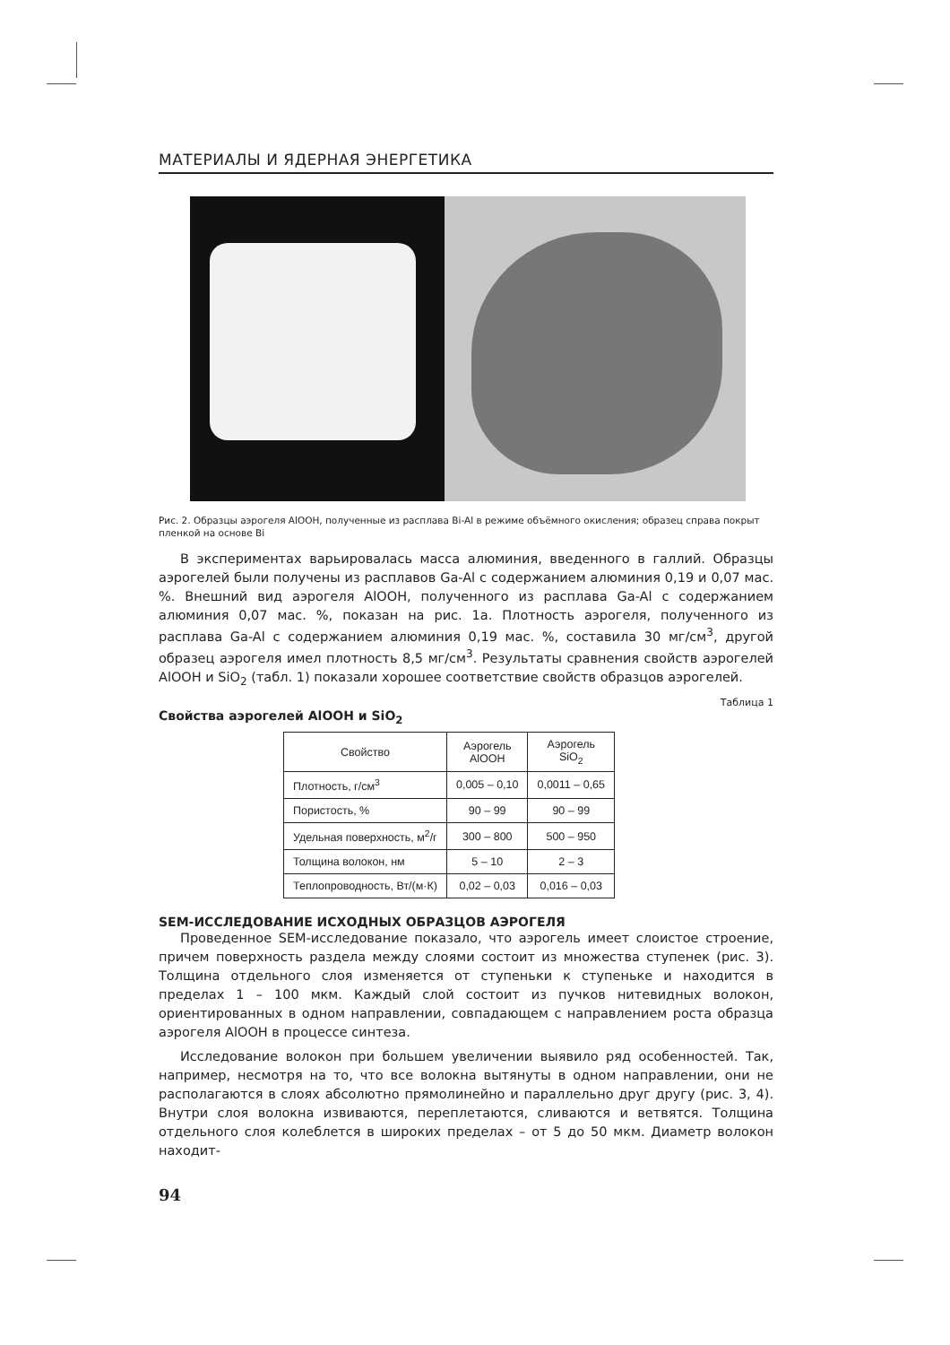МАТЕРИАЛЫ И ЯДЕРНАЯ ЭНЕРГЕТИКА
Рис. 2. Образцы аэрогеля AlOOH, полученные из расплава Bi-Al в режиме объёмного окисления; образец справа покрыт пленкой на основе Bi
В экспериментах варьировалась масса алюминия, введенного в галлий. Образцы аэрогелей были получены из расплавов Ga-Al с содержанием алюминия 0,19 и 0,07 мас. %. Внешний вид аэрогеля AlOOH, полученного из расплава Ga-Al с содержанием алюминия 0,07 мас. %, показан на рис. 1а. Плотность аэрогеля, полученного из расплава Ga-Al с содержанием алюминия 0,19 мас. %, составила 30 мг/см<sup>3</sup>, другой образец аэрогеля имел плотность 8,5 мг/см<sup>3</sup>. Результаты сравнения свойств аэрогелей AlOOH и SiO<sub>2</sub> (табл. 1) показали хорошее соответствие свойств образцов аэрогелей.
Таблица 1
Свойства аэрогелей AlOOH и SiO<sub>2</sub>
| Свойство | Аэрогель AlOOH | Аэрогель SiO<sub>2</sub> |
| --- | --- | --- |
| Плотность, г/см<sup>3</sup> | 0,005 – 0,10 | 0,0011 – 0,65 |
| Пористость, % | 90 – 99 | 90 – 99 |
| Удельная поверхность, м<sup>2</sup>/г | 300 – 800 | 500 – 950 |
| Толщина волокон, нм | 5 – 10 | 2 – 3 |
| Теплопроводность, Вт/(м·К) | 0,02 – 0,03 | 0,016 – 0,03 |
SEM-ИССЛЕДОВАНИЕ ИСХОДНЫХ ОБРАЗЦОВ АЭРОГЕЛЯ
Проведенное SEM-исследование показало, что аэрогель имеет слоистое строение, причем поверхность раздела между слоями состоит из множества ступенек (рис. 3). Толщина отдельного слоя изменяется от ступеньки к ступеньке и находится в пределах 1 – 100 мкм. Каждый слой состоит из пучков нитевидных волокон, ориентированных в одном направлении, совпадающем с направлением роста образца аэрогеля AlOOH в процессе синтеза.
Исследование волокон при большем увеличении выявило ряд особенностей. Так, например, несмотря на то, что все волокна вытянуты в одном направлении, они не располагаются в слоях абсолютно прямолинейно и параллельно друг другу (рис. 3, 4). Внутри слоя волокна извиваются, переплетаются, сливаются и ветвятся. Толщина отдельного слоя колеблется в широких пределах – от 5 до 50 мкм. Диаметр волокон находит-
94